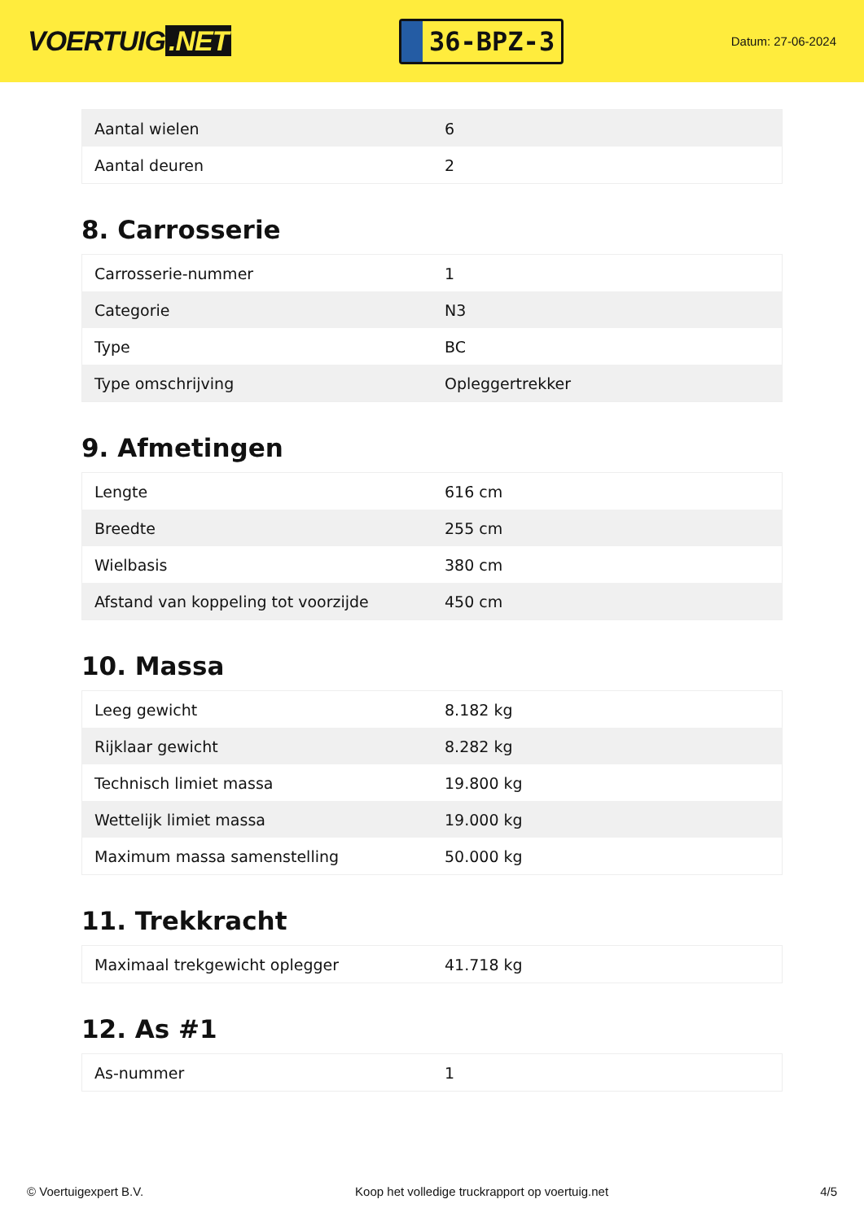VOERTUIG.NET
36-BPZ-3
Datum: 27-06-2024
| Aantal wielen | 6 |
| Aantal deuren | 2 |
8. Carrosserie
| Carrosserie-nummer | 1 |
| Categorie | N3 |
| Type | BC |
| Type omschrijving | Opleggertrekker |
9. Afmetingen
| Lengte | 616 cm |
| Breedte | 255 cm |
| Wielbasis | 380 cm |
| Afstand van koppeling tot voorzijde | 450 cm |
10. Massa
| Leeg gewicht | 8.182 kg |
| Rijklaar gewicht | 8.282 kg |
| Technisch limiet massa | 19.800 kg |
| Wettelijk limiet massa | 19.000 kg |
| Maximum massa samenstelling | 50.000 kg |
11. Trekkracht
| Maximaal trekgewicht oplegger | 41.718 kg |
12. As #1
| As-nummer | 1 |
© Voertuigexpert B.V. Koop het volledige truckrapport op voertuig.net 4/5